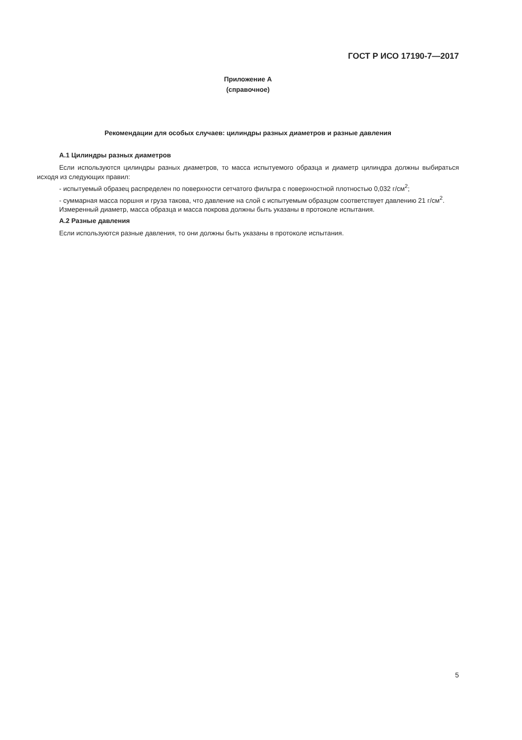ГОСТ Р ИСО 17190-7—2017
Приложение А
(справочное)
Рекомендации для особых случаев: цилиндры разных диаметров и разные давления
А.1 Цилиндры разных диаметров
Если используются цилиндры разных диаметров, то масса испытуемого образца и диаметр цилиндра должны выбираться исходя из следующих правил:
- испытуемый образец распределен по поверхности сетчатого фильтра с поверхностной плотностью 0,032 г/см<sup>2</sup>;
- суммарная масса поршня и груза такова, что давление на слой с испытуемым образцом соответствует давлению 21 г/см<sup>2</sup>.
Измеренный диаметр, масса образца и масса покрова должны быть указаны в протоколе испытания.
А.2 Разные давления
Если используются разные давления, то они должны быть указаны в протоколе испытания.
5